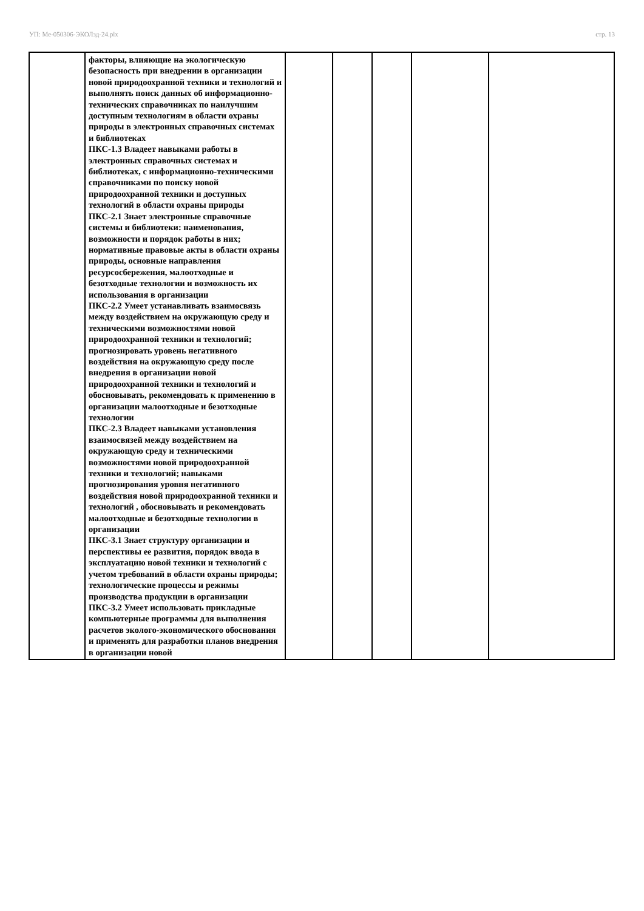УП: Ме-050306-ЭКОЛзд-24.plx стр. 13
| | факторы, влияющие на экологическую безопасность при внедрении в организации новой природоохранной техники и технологий и выполнять поиск данных об информационно-технических справочниках по наилучшим доступным технологиям в области охраны природы в электронных справочных системах и библиотеках ПКС-1.3 Владеет навыками работы в электронных справочных системах и библиотеках, с информационно-техническими справочниками по поиску новой природоохранной техники и доступных технологий в области охраны природы ПКС-2.1 Знает электронные справочные системы и библиотеки: наименования, возможности и порядок работы в них; нормативные правовые акты в области охраны природы, основные направления ресурсосбережения, малоотходные и безотходные технологии и возможность их использования в организации ПКС-2.2 Умеет устанавливать взаимосвязь между воздействием на окружающую среду и техническими возможностями новой природоохранной техники и технологий; прогнозировать уровень негативного воздействия на окружающую среду после внедрения в организации новой природоохранной техники и технологий и обосновывать, рекомендовать к применению в организации малоотходные и безотходные технологии ПКС-2.3 Владеет навыками установления взаимосвязей между воздействием на окружающую среду и техническими возможностями новой природоохранной техники и технологий; навыками прогнозирования уровня негативного воздействия новой природоохранной техники и технологий , обосновывать и рекомендовать малоотходные и безотходные технологии в организации ПКС-3.1 Знает структуру организации и перспективы ее развития, порядок ввода в эксплуатацию новой техники и технологий с учетом требований в области охраны природы; технологические процессы и режимы производства продукции в организации ПКС-3.2 Умеет использовать прикладные компьютерные программы для выполнения расчетов эколого-экономического обоснования и применять для разработки планов внедрения в организации новой | | | | | |